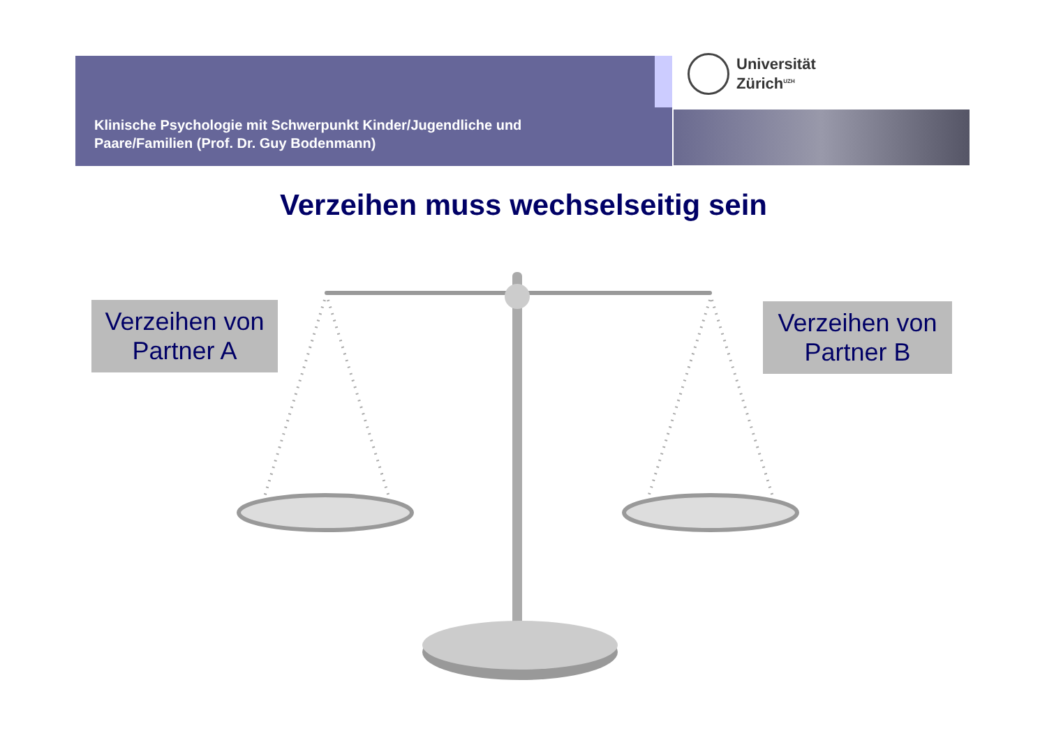Klinische Psychologie mit Schwerpunkt Kinder/Jugendliche und
Paare/Familien (Prof. Dr. Guy Bodenmann)
Universität
Zürich<sup>UZH</sup>
Verzeihen muss wechselseitig sein
Verzeihen von
Partner A
Verzeihen von
Partner B